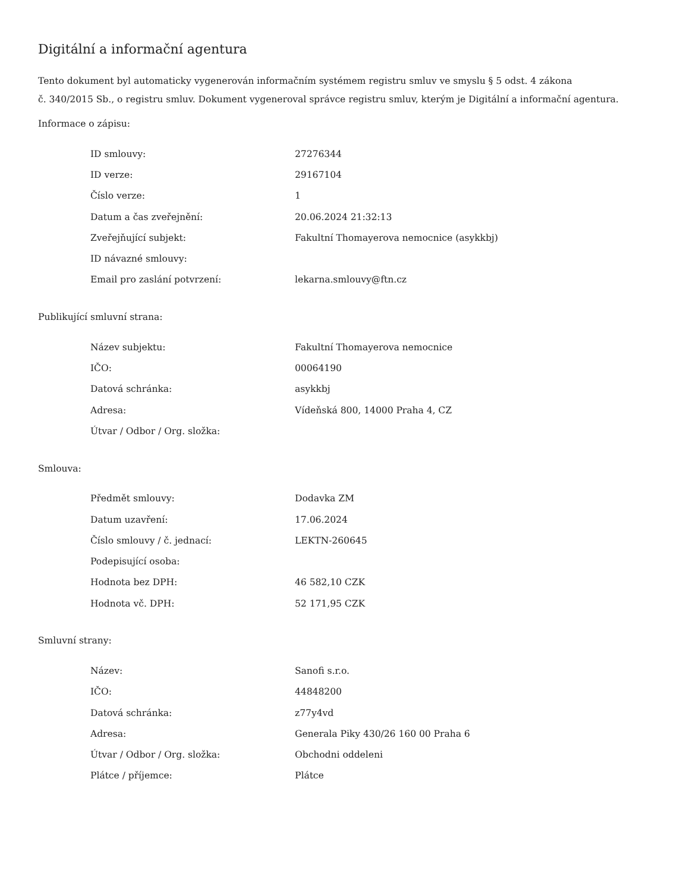Digitální a informační agentura
Tento dokument byl automaticky vygenerován informačním systémem registru smluv ve smyslu § 5 odst. 4 zákona
č. 340/2015 Sb., o registru smluv. Dokument vygeneroval správce registru smluv, kterým je Digitální a informační agentura.
Informace o zápisu:
| ID smlouvy: | 27276344 |
| ID verze: | 29167104 |
| Číslo verze: | 1 |
| Datum a čas zveřejnění: | 20.06.2024 21:32:13 |
| Zveřejňující subjekt: | Fakultní Thomayerova nemocnice (asykkbj) |
| ID návazné smlouvy: | |
| Email pro zaslání potvrzení: | lekarna.smlouvy@ftn.cz |
Publikující smluvní strana:
| Název subjektu: | Fakultní Thomayerova nemocnice |
| IČO: | 00064190 |
| Datová schránka: | asykkbj |
| Adresa: | Vídeňská 800, 14000 Praha 4, CZ |
| Útvar / Odbor / Org. složka: | |
Smlouva:
| Předmět smlouvy: | Dodavka ZM |
| Datum uzavření: | 17.06.2024 |
| Číslo smlouvy / č. jednací: | LEKTN-260645 |
| Podepisující osoba: | |
| Hodnota bez DPH: | 46 582,10 CZK |
| Hodnota vč. DPH: | 52 171,95 CZK |
Smluvní strany:
| Název: | Sanofi s.r.o. |
| IČO: | 44848200 |
| Datová schránka: | z77y4vd |
| Adresa: | Generala Piky 430/26 160 00 Praha 6 |
| Útvar / Odbor / Org. složka: | Obchodni oddeleni |
| Plátce / příjemce: | Plátce |